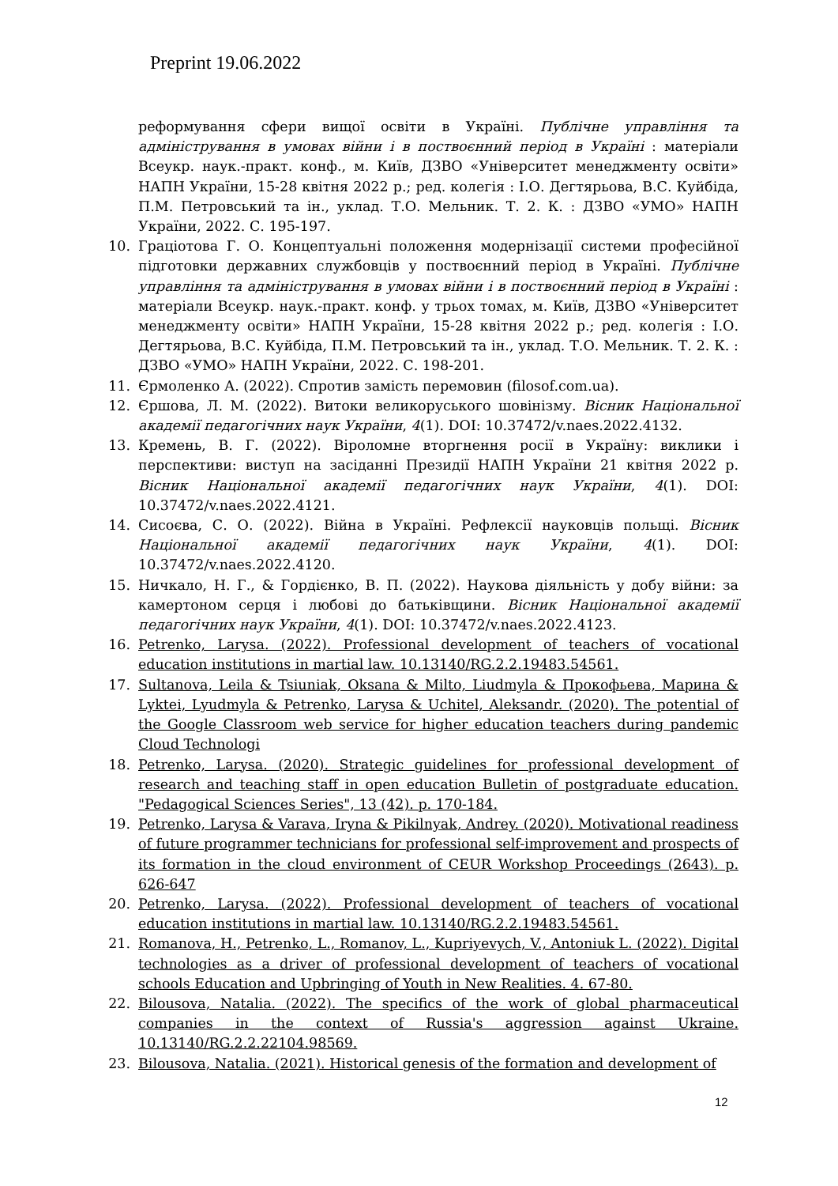Preprint 19.06.2022
реформування сфери вищої освіти в Україні. Публічне управління та адміністрування в умовах війни і в поствоєнний період в Україні : матеріали Всеукр. наук.-практ. конф., м. Київ, ДЗВО «Університет менеджменту освіти» НАПН України, 15-28 квітня 2022 р.; ред. колегія : І.О. Дегтярьова, В.С. Куйбіда, П.М. Петровський та ін., уклад. Т.О. Мельник. Т. 2. К. : ДЗВО «УМО» НАПН України, 2022. С. 195-197.
10. Граціотова Г. О. Концептуальні положення модернізації системи професійної підготовки державних службовців у поствоєнний період в Україні. Публічне управління та адміністрування в умовах війни і в поствоєнний період в Україні : матеріали Всеукр. наук.-практ. конф. у трьох томах, м. Київ, ДЗВО «Університет менеджменту освіти» НАПН України, 15-28 квітня 2022 р.; ред. колегія : І.О. Дегтярьова, В.С. Куйбіда, П.М. Петровський та ін., уклад. Т.О. Мельник. Т. 2. К. : ДЗВО «УМО» НАПН України, 2022. С. 198-201.
11. Єрмоленко А. (2022). Спротив замість перемовин (filosof.com.ua).
12. Єршова, Л. М. (2022). Витоки великоруського шовінізму. Вісник Національної академії педагогічних наук України, 4(1). DOI: 10.37472/v.naes.2022.4132.
13. Кремень, В. Г. (2022). Віроломне вторгнення росії в Україну: виклики і перспективи: виступ на засіданні Президії НАПН України 21 квітня 2022 р. Вісник Національної академії педагогічних наук України, 4(1). DOI: 10.37472/v.naes.2022.4121.
14. Сисоєва, С. О. (2022). Війна в Україні. Рефлексії науковців польщі. Вісник Національної академії педагогічних наук України, 4(1). DOI: 10.37472/v.naes.2022.4120.
15. Ничкало, Н. Г., & Гордієнко, В. П. (2022). Наукова діяльність у добу війни: за камертоном серця і любові до батьківщини. Вісник Національної академії педагогічних наук України, 4(1). DOI: 10.37472/v.naes.2022.4123.
16. Petrenko, Larysa. (2022). Professional development of teachers of vocational education institutions in martial law. 10.13140/RG.2.2.19483.54561.
17. Sultanova, Leila & Tsiuniak, Oksana & Milto, Liudmyla & Прокофьева, Марина & Lyktei, Lyudmyla & Petrenko, Larysa & Uchitel, Aleksandr. (2020). The potential of the Google Classroom web service for higher education teachers during pandemic Cloud Technologi
18. Petrenko, Larysa. (2020). Strategic guidelines for professional development of research and teaching staff in open education Bulletin of postgraduate education. "Pedagogical Sciences Series", 13 (42). p. 170-184.
19. Petrenko, Larysa & Varava, Iryna & Pikilnyak, Andrey. (2020). Motivational readiness of future programmer technicians for professional self-improvement and prospects of its formation in the cloud environment of CEUR Workshop Proceedings (2643). p. 626-647
20. Petrenko, Larysa. (2022). Professional development of teachers of vocational education institutions in martial law. 10.13140/RG.2.2.19483.54561.
21. Romanova, H., Petrenko, L., Romanov, L., Kupriyevych, V., Antoniuk L. (2022). Digital technologies as a driver of professional development of teachers of vocational schools Education and Upbringing of Youth in New Realities. 4. 67-80.
22. Bilousova, Natalia. (2022). The specifics of the work of global pharmaceutical companies in the context of Russia's aggression against Ukraine. 10.13140/RG.2.2.22104.98569.
23. Bilousova, Natalia. (2021). Historical genesis of the formation and development of
12